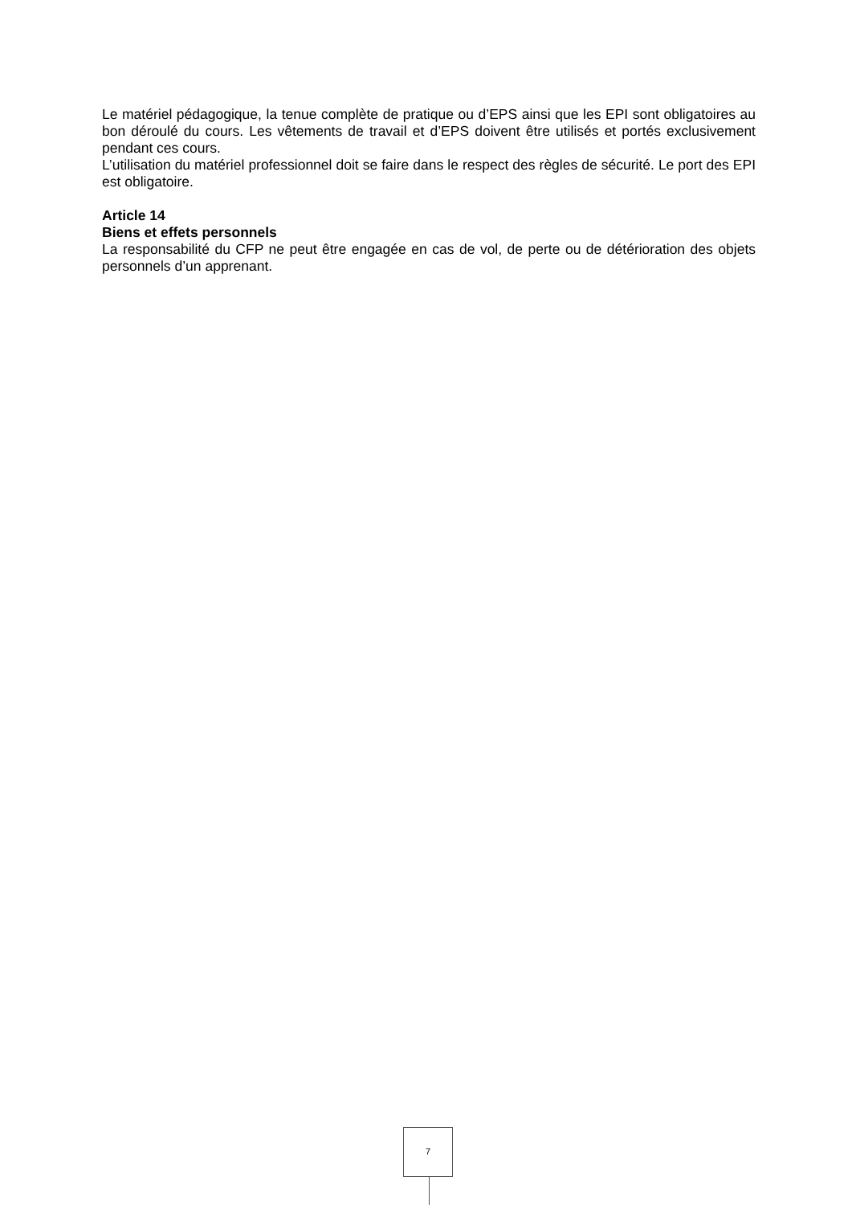Le matériel pédagogique, la tenue complète de pratique ou d’EPS ainsi que les EPI sont obligatoires au bon déroulé du cours. Les vêtements de travail et d’EPS doivent être utilisés et portés exclusivement pendant ces cours.
L’utilisation du matériel professionnel doit se faire dans le respect des règles de sécurité. Le port des EPI est obligatoire.
Article 14
Biens et effets personnels
La responsabilité du CFP ne peut être engagée en cas de vol, de perte ou de détérioration des objets personnels d’un apprenant.
7